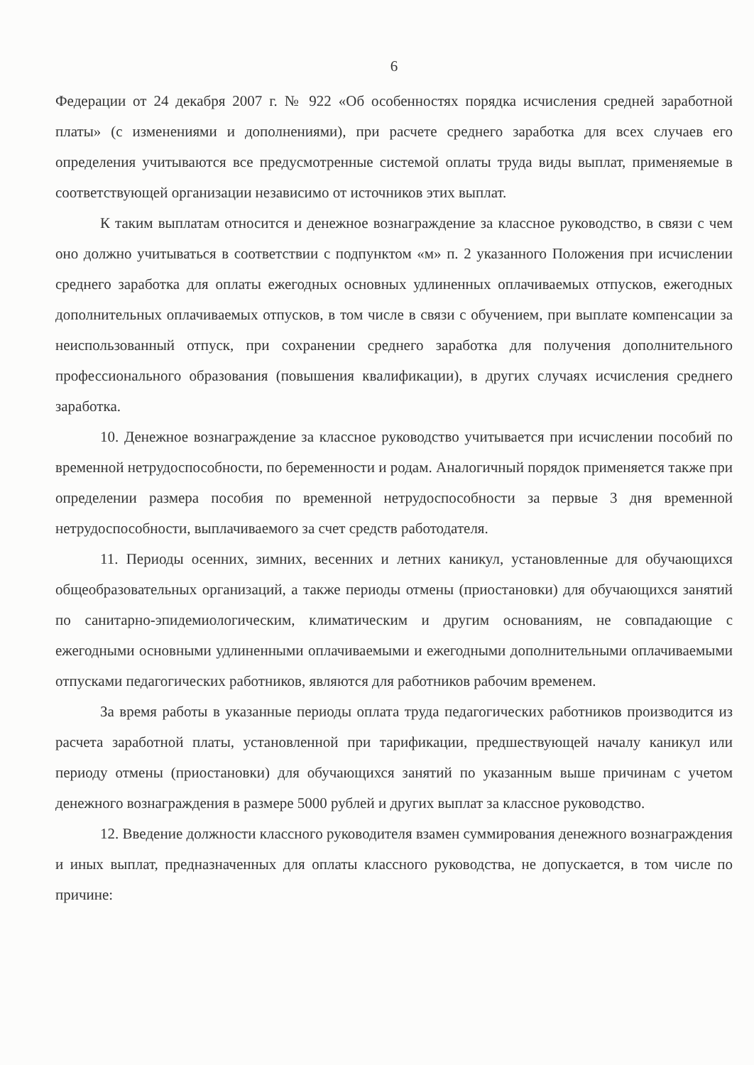6
Федерации от 24 декабря 2007 г. № 922 «Об особенностях порядка исчисления средней заработной платы» (с изменениями и дополнениями), при расчете среднего заработка для всех случаев его определения учитываются все предусмотренные системой оплаты труда виды выплат, применяемые в соответствующей организации независимо от источников этих выплат.
К таким выплатам относится и денежное вознаграждение за классное руководство, в связи с чем оно должно учитываться в соответствии с подпунктом «м» п. 2 указанного Положения при исчислении среднего заработка для оплаты ежегодных основных удлиненных оплачиваемых отпусков, ежегодных дополнительных оплачиваемых отпусков, в том числе в связи с обучением, при выплате компенсации за неиспользованный отпуск, при сохранении среднего заработка для получения дополнительного профессионального образования (повышения квалификации), в других случаях исчисления среднего заработка.
10. Денежное вознаграждение за классное руководство учитывается при исчислении пособий по временной нетрудоспособности, по беременности и родам. Аналогичный порядок применяется также при определении размера пособия по временной нетрудоспособности за первые 3 дня временной нетрудоспособности, выплачиваемого за счет средств работодателя.
11. Периоды осенних, зимних, весенних и летних каникул, установленные для обучающихся общеобразовательных организаций, а также периоды отмены (приостановки) для обучающихся занятий по санитарно-эпидемиологическим, климатическим и другим основаниям, не совпадающие с ежегодными основными удлиненными оплачиваемыми и ежегодными дополнительными оплачиваемыми отпусками педагогических работников, являются для работников рабочим временем.
За время работы в указанные периоды оплата труда педагогических работников производится из расчета заработной платы, установленной при тарификации, предшествующей началу каникул или периоду отмены (приостановки) для обучающихся занятий по указанным выше причинам с учетом денежного вознаграждения в размере 5000 рублей и других выплат за классное руководство.
12. Введение должности классного руководителя взамен суммирования денежного вознаграждения и иных выплат, предназначенных для оплаты классного руководства, не допускается, в том числе по причине: